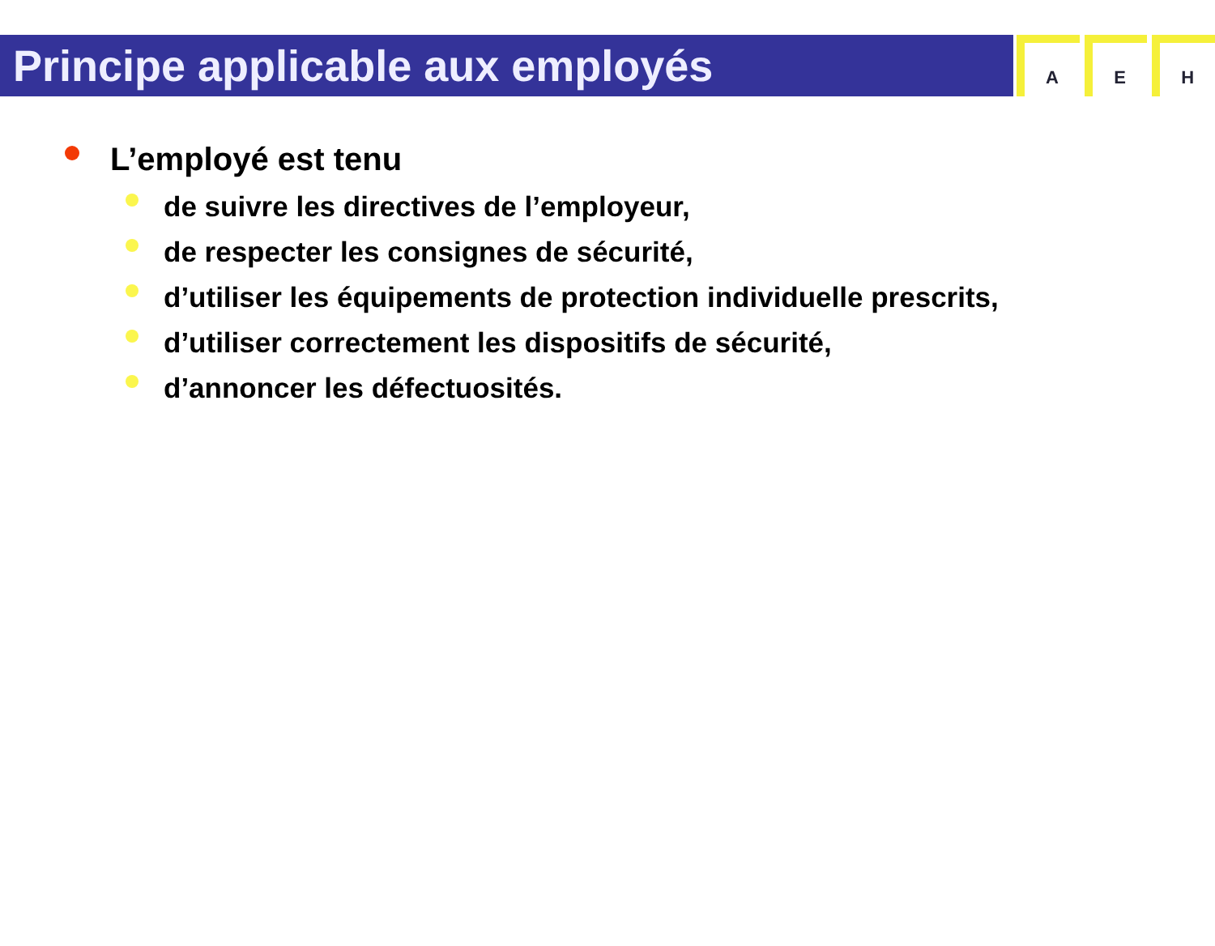Principe applicable aux employés
A E H
L’employé est tenu
de suivre les directives de l’employeur,
de respecter les consignes de sécurité,
d’utiliser les équipements de protection individuelle prescrits,
d’utiliser correctement les dispositifs de sécurité,
d’annoncer les défectuosités.